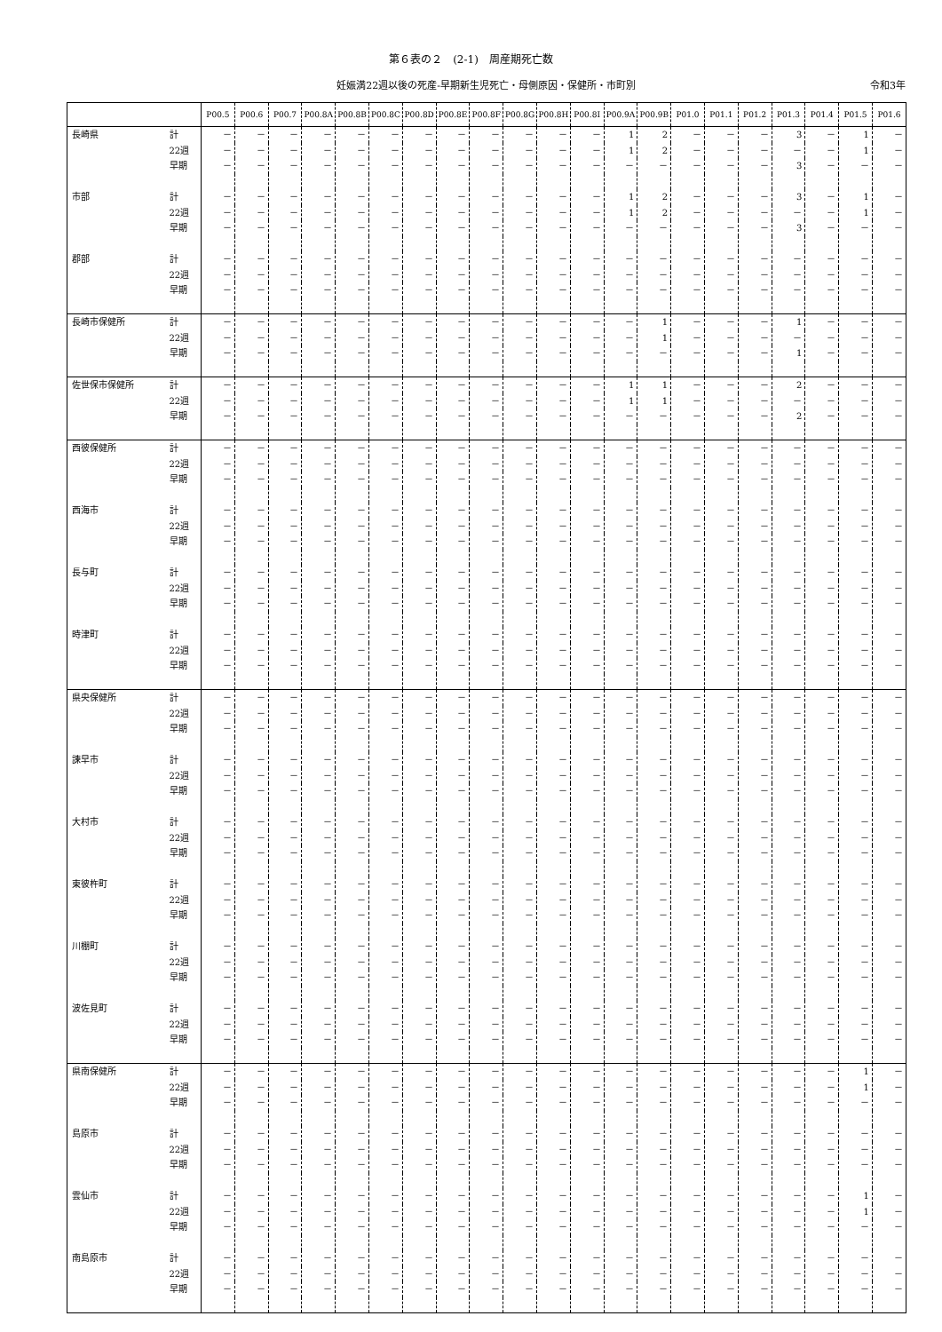第６表の２　(2-1)　周産期死亡数
妊娠満22週以後の死産-早期新生児死亡・母側原因・保健所・市町別 令和3年
| | | P00.5 | P00.6 | P00.7 | P00.8A | P00.8B | P00.8C | P00.8D | P00.8E | P00.8F | P00.8G | P00.8H | P00.8I | P00.9A | P00.9B | P01.0 | P01.1 | P01.2 | P01.3 | P01.4 | P01.5 | P01.6 |
| --- | --- | --- | --- | --- | --- | --- | --- | --- | --- | --- | --- | --- | --- | --- | --- | --- | --- | --- | --- | --- | --- | --- |
| 長崎県 | 計 | － | － | － | － | － | － | － | － | － | － | － | － | 1 | 2 | － | － | － | 3 | － | 1 | － |
| | 22週 | － | － | － | － | － | － | － | － | － | － | － | － | 1 | 2 | － | － | － | － | － | 1 | － |
| | 早期 | － | － | － | － | － | － | － | － | － | － | － | － | － | － | － | － | － | 3 | － | － | － |
| 市部 | 計 | － | － | － | － | － | － | － | － | － | － | － | － | 1 | 2 | － | － | － | 3 | － | 1 | － |
| | 22週 | － | － | － | － | － | － | － | － | － | － | － | － | 1 | 2 | － | － | － | － | － | 1 | － |
| | 早期 | － | － | － | － | － | － | － | － | － | － | － | － | － | － | － | － | － | 3 | － | － | － |
| 郡部 | 計 | － | － | － | － | － | － | － | － | － | － | － | － | － | － | － | － | － | － | － | － | － |
| | 22週 | － | － | － | － | － | － | － | － | － | － | － | － | － | － | － | － | － | － | － | － | － |
| | 早期 | － | － | － | － | － | － | － | － | － | － | － | － | － | － | － | － | － | － | － | － | － |
| 長崎市保健所 | 計 | － | － | － | － | － | － | － | － | － | － | － | － | － | 1 | － | － | － | 1 | － | － | － |
| | 22週 | － | － | － | － | － | － | － | － | － | － | － | － | － | 1 | － | － | － | － | － | － | － |
| | 早期 | － | － | － | － | － | － | － | － | － | － | － | － | － | － | － | － | － | 1 | － | － | － |
| 佐世保市保健所 | 計 | － | － | － | － | － | － | － | － | － | － | － | － | 1 | 1 | － | － | － | 2 | － | － | － |
| | 22週 | － | － | － | － | － | － | － | － | － | － | － | － | 1 | 1 | － | － | － | － | － | － | － |
| | 早期 | － | － | － | － | － | － | － | － | － | － | － | － | － | － | － | － | － | 2 | － | － | － |
| 西彼保健所 | 計 | － | － | － | － | － | － | － | － | － | － | － | － | － | － | － | － | － | － | － | － | － |
| | 22週 | － | － | － | － | － | － | － | － | － | － | － | － | － | － | － | － | － | － | － | － | － |
| | 早期 | － | － | － | － | － | － | － | － | － | － | － | － | － | － | － | － | － | － | － | － | － |
| 西海市 | 計 | － | － | － | － | － | － | － | － | － | － | － | － | － | － | － | － | － | － | － | － | － |
| | 22週 | － | － | － | － | － | － | － | － | － | － | － | － | － | － | － | － | － | － | － | － | － |
| | 早期 | － | － | － | － | － | － | － | － | － | － | － | － | － | － | － | － | － | － | － | － | － |
| 長与町 | 計 | － | － | － | － | － | － | － | － | － | － | － | － | － | － | － | － | － | － | － | － | － |
| | 22週 | － | － | － | － | － | － | － | － | － | － | － | － | － | － | － | － | － | － | － | － | － |
| | 早期 | － | － | － | － | － | － | － | － | － | － | － | － | － | － | － | － | － | － | － | － | － |
| 時津町 | 計 | － | － | － | － | － | － | － | － | － | － | － | － | － | － | － | － | － | － | － | － | － |
| | 22週 | － | － | － | － | － | － | － | － | － | － | － | － | － | － | － | － | － | － | － | － | － |
| | 早期 | － | － | － | － | － | － | － | － | － | － | － | － | － | － | － | － | － | － | － | － | － |
| 県央保健所 | 計 | － | － | － | － | － | － | － | － | － | － | － | － | － | － | － | － | － | － | － | － | － |
| | 22週 | － | － | － | － | － | － | － | － | － | － | － | － | － | － | － | － | － | － | － | － | － |
| | 早期 | － | － | － | － | － | － | － | － | － | － | － | － | － | － | － | － | － | － | － | － | － |
| 諫早市 | 計 | － | － | － | － | － | － | － | － | － | － | － | － | － | － | － | － | － | － | － | － | － |
| | 22週 | － | － | － | － | － | － | － | － | － | － | － | － | － | － | － | － | － | － | － | － | － |
| | 早期 | － | － | － | － | － | － | － | － | － | － | － | － | － | － | － | － | － | － | － | － | － |
| 大村市 | 計 | － | － | － | － | － | － | － | － | － | － | － | － | － | － | － | － | － | － | － | － | － |
| | 22週 | － | － | － | － | － | － | － | － | － | － | － | － | － | － | － | － | － | － | － | － | － |
| | 早期 | － | － | － | － | － | － | － | － | － | － | － | － | － | － | － | － | － | － | － | － | － |
| 東彼杵町 | 計 | － | － | － | － | － | － | － | － | － | － | － | － | － | － | － | － | － | － | － | － | － |
| | 22週 | － | － | － | － | － | － | － | － | － | － | － | － | － | － | － | － | － | － | － | － | － |
| | 早期 | － | － | － | － | － | － | － | － | － | － | － | － | － | － | － | － | － | － | － | － | － |
| 川棚町 | 計 | － | － | － | － | － | － | － | － | － | － | － | － | － | － | － | － | － | － | － | － | － |
| | 22週 | － | － | － | － | － | － | － | － | － | － | － | － | － | － | － | － | － | － | － | － | － |
| | 早期 | － | － | － | － | － | － | － | － | － | － | － | － | － | － | － | － | － | － | － | － | － |
| 波佐見町 | 計 | － | － | － | － | － | － | － | － | － | － | － | － | － | － | － | － | － | － | － | － | － |
| | 22週 | － | － | － | － | － | － | － | － | － | － | － | － | － | － | － | － | － | － | － | － | － |
| | 早期 | － | － | － | － | － | － | － | － | － | － | － | － | － | － | － | － | － | － | － | － | － |
| 県南保健所 | 計 | － | － | － | － | － | － | － | － | － | － | － | － | － | － | － | － | － | － | － | 1 | － |
| | 22週 | － | － | － | － | － | － | － | － | － | － | － | － | － | － | － | － | － | － | － | 1 | － |
| | 早期 | － | － | － | － | － | － | － | － | － | － | － | － | － | － | － | － | － | － | － | － | － |
| 島原市 | 計 | － | － | － | － | － | － | － | － | － | － | － | － | － | － | － | － | － | － | － | － | － |
| | 22週 | － | － | － | － | － | － | － | － | － | － | － | － | － | － | － | － | － | － | － | － | － |
| | 早期 | － | － | － | － | － | － | － | － | － | － | － | － | － | － | － | － | － | － | － | － | － |
| 雲仙市 | 計 | － | － | － | － | － | － | － | － | － | － | － | － | － | － | － | － | － | － | － | 1 | － |
| | 22週 | － | － | － | － | － | － | － | － | － | － | － | － | － | － | － | － | － | － | － | 1 | － |
| | 早期 | － | － | － | － | － | － | － | － | － | － | － | － | － | － | － | － | － | － | － | － | － |
| 南島原市 | 計 | － | － | － | － | － | － | － | － | － | － | － | － | － | － | － | － | － | － | － | － | － |
| | 22週 | － | － | － | － | － | － | － | － | － | － | － | － | － | － | － | － | － | － | － | － | － |
| | 早期 | － | － | － | － | － | － | － | － | － | － | － | － | － | － | － | － | － | － | － | － | － |